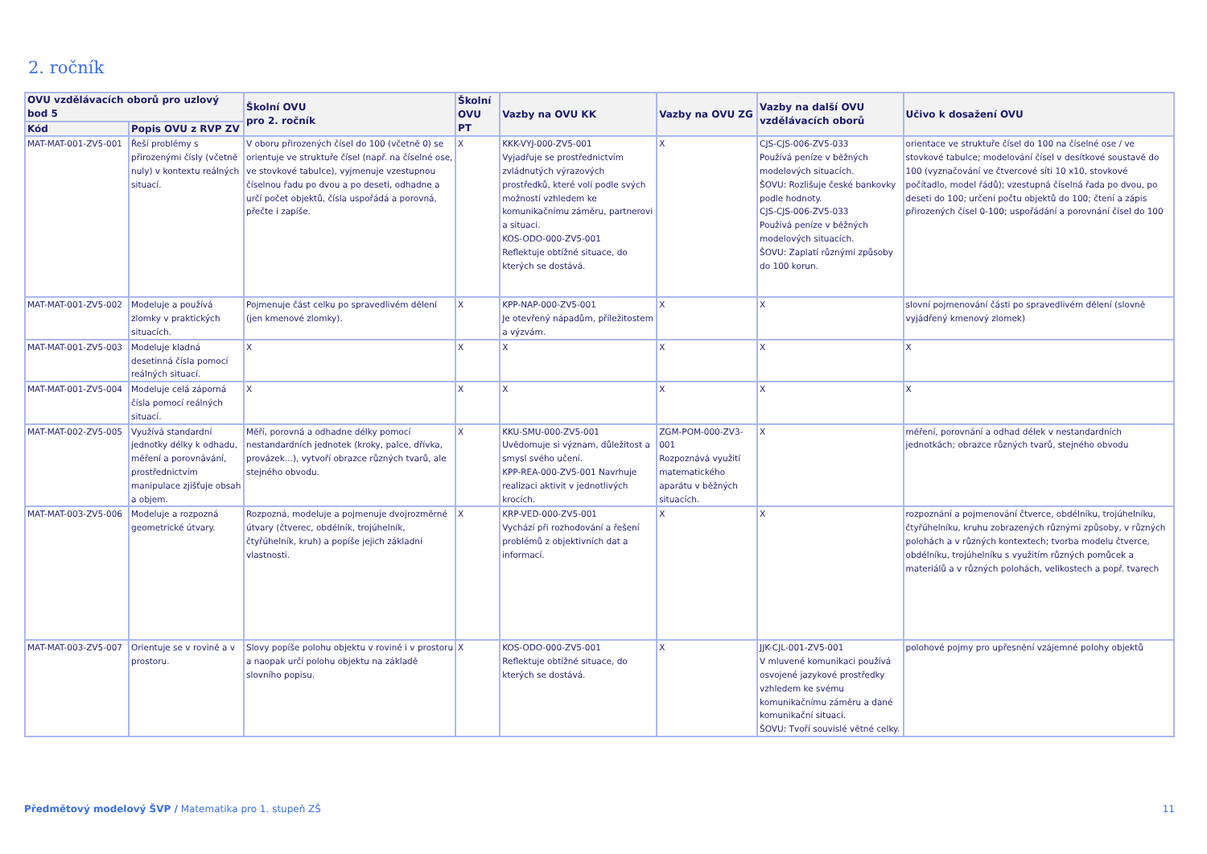2. ročník
| OVU vzdělávacích oborů pro uzlový bod 5 | | Školní OVU pro 2. ročník | Školní OVU PT | Vazby na OVU KK | Vazby na OVU ZG | Vazby na další OVU vzdělávacích oborů | Učivo k dosažení OVU |
| --- | --- | --- | --- | --- | --- | --- | --- |
| Kód | Popis OVU z RVP ZV | | | | | | |
| MAT-MAT-001-ZV5-001 | Řeší problémy s přirozenými čísly (včetně nuly) v kontextu reálných situací. | V oboru přirozených čísel do 100 (včetně 0) se orientuje ve struktuře čísel (např. na číselné ose, ve stovkové tabulce), vyjmenuje vzestupnou číselnou řadu po dvou a po deseti, odhadne a určí počet objektů, čísla uspořádá a porovná, přečte i zapíše. | X | KKK-VYJ-000-ZV5-001 Vyjadřuje se prostřednictvím zvládnutých výrazových prostředků, které volí podle svých možností vzhledem ke komunikačnímu záměru, partnerovi a situaci. KOS-ODO-000-ZV5-001 Reflektuje obtížné situace, do kterých se dostává. | X | CJS-CJS-006-ZV5-033 Používá peníze v běžných modelových situacích. ŠOVU: Rozlišuje české bankovky podle hodnoty. CJS-CJS-006-ZV5-033 Používá peníze v běžných modelových situacích. ŠOVU: Zaplatí různými způsoby do 100 korun. | orientace ve struktuře čísel do 100 na číselné ose / ve stovkové tabulce; modelování čísel v desítkové soustavě do 100 (vyznačování ve čtvercové síti 10 x10, stovkové počítadlo, model řádů); vzestupná číselná řada po dvou, po deseti do 100; určení počtu objektů do 100; čtení a zápis přirozených čísel 0-100; uspořádání a porovnání čísel do 100 |
| MAT-MAT-001-ZV5-002 | Modeluje a používá zlomky v praktických situacích. | Pojmenuje část celku po spravedlivém dělení (jen kmenové zlomky). | X | KPP-NAP-000-ZV5-001 Je otevřený nápadům, příležitostem a výzvám. | X | X | slovní pojmenování části po spravedlivém dělení (slovně vyjádřený kmenový zlomek) |
| MAT-MAT-001-ZV5-003 | Modeluje kladná desetinná čísla pomocí reálných situací. | X | X | X | X | X | X |
| MAT-MAT-001-ZV5-004 | Modeluje celá záporná čísla pomocí reálných situací. | X | X | X | X | X | X |
| MAT-MAT-002-ZV5-005 | Využívá standardní jednotky délky k odhadu, měření a porovnávání, prostřednictvím manipulace zjišťuje obsah a objem. | Měří, porovná a odhadne délky pomocí nestandardních jednotek (kroky, palce, dřívka, provázek...), vytvoří obrazce různých tvarů, ale stejného obvodu. | X | KKU-SMU-000-ZV5-001 Uvědomuje si význam, důležitost a smysl svého učení. KPP-REA-000-ZV5-001 Navrhuje realizaci aktivit v jednotlivých krocích. | ZGM-POM-000-ZV3-001 Rozpoznává využití matematického aparátu v běžných situacích. | X | měření, porovnání a odhad délek v nestandardních jednotkách; obrazce různých tvarů, stejného obvodu |
| MAT-MAT-003-ZV5-006 | Modeluje a rozpozná geometrické útvary. | Rozpozná, modeluje a pojmenuje dvojrozměrné útvary (čtverec, obdélník, trojúhelník, čtyřúhelník, kruh) a popíše jejich základní vlastnosti. | X | KRP-VED-000-ZV5-001 Vychází při rozhodování a řešení problémů z objektivních dat a informací. | X | X | rozpoznání a pojmenování čtverce, obdélníku, trojúhelníku, čtyřúhelníku, kruhu zobrazených různými způsoby, v různých polohách a v různých kontextech; tvorba modelu čtverce, obdélníku, trojúhelníku s využitím různých pomůcek a materiálů a v různých polohách, velikostech a popř. tvarech |
| MAT-MAT-003-ZV5-007 | Orientuje se v rovině a v prostoru. | Slovy popíše polohu objektu v rovině i v prostoru a naopak určí polohu objektu na základě slovního popisu. | X | KOS-ODO-000-ZV5-001 Reflektuje obtížné situace, do kterých se dostává. | X | JJK-CJL-001-ZV5-001 V mluvené komunikaci používá osvojené jazykové prostředky vzhledem ke svému komunikačnímu záměru a dané komunikační situaci. ŠOVU: Tvoří souvislé větné celky. | polohové pojmy pro upřesnění vzájemné polohy objektů |
Předmětový modelový ŠVP / Matematika pro 1. stupeň ZŠ 11